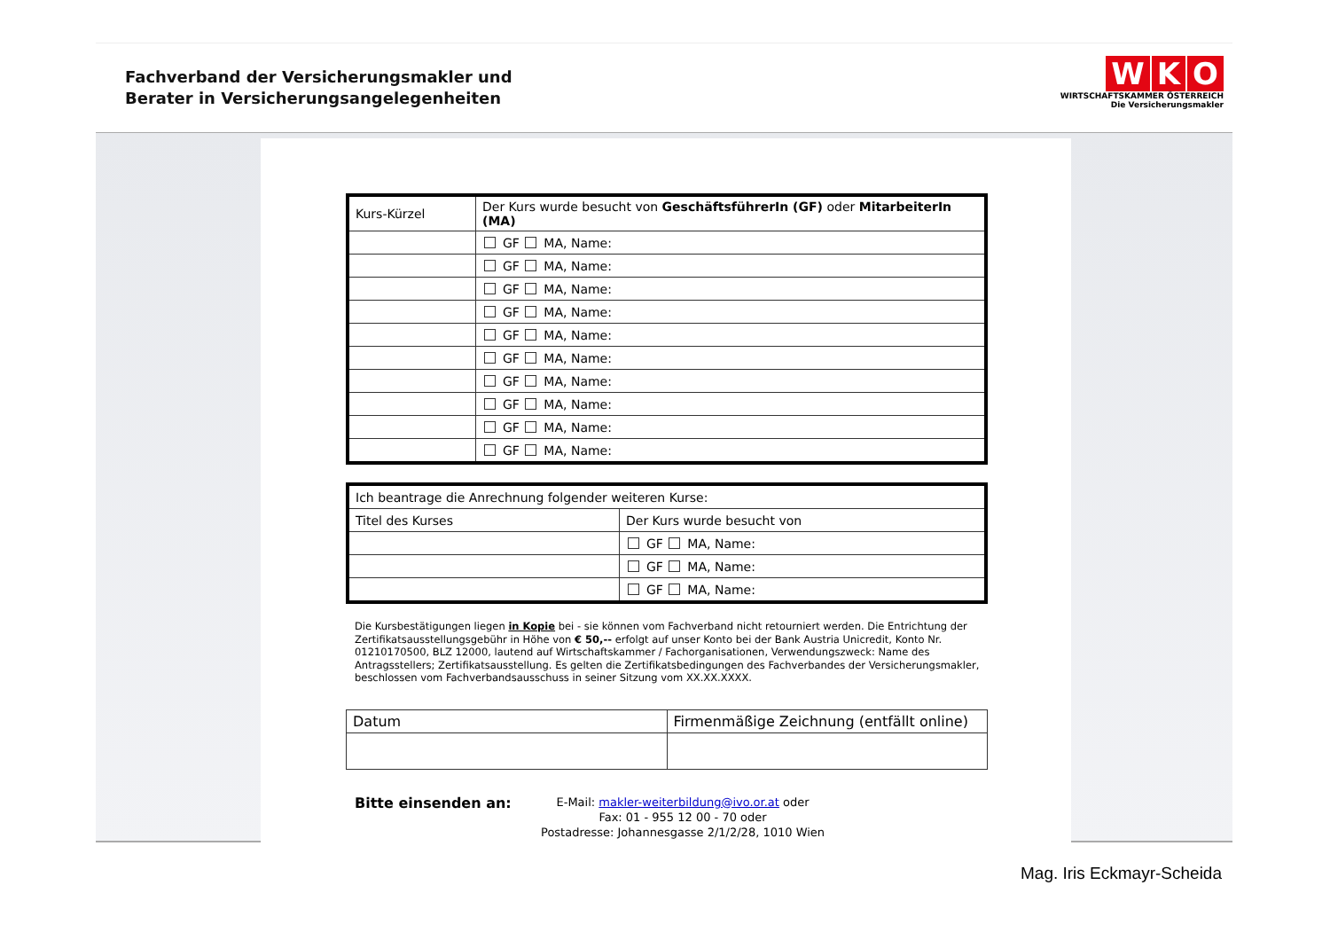Fachverband der Versicherungsmakler und
Berater in Versicherungsangelegenheiten
W K O
WIRTSCHAFTSKAMMER ÖSTERREICH
Die Versicherungsmakler
| Kurs-Kürzel | Der Kurs wurde besucht von GeschäftsführerIn (GF) oder MitarbeiterIn (MA) |
| --- | --- |
| | GF MA, Name: |
| | GF MA, Name: |
| | GF MA, Name: |
| | GF MA, Name: |
| | GF MA, Name: |
| | GF MA, Name: |
| | GF MA, Name: |
| | GF MA, Name: |
| | GF MA, Name: |
| | GF MA, Name: |
| Ich beantrage die Anrechnung folgender weiteren Kurse: | |
| --- | --- |
| Titel des Kurses | Der Kurs wurde besucht von |
| | GF MA, Name: |
| | GF MA, Name: |
| | GF MA, Name: |
Die Kursbestätigungen liegen in Kopie bei - sie können vom Fachverband nicht retourniert werden. Die Entrichtung der Zertifikatsausstellungsgebühr in Höhe von € 50,-- erfolgt auf unser Konto bei der Bank Austria Unicredit, Konto Nr. 01210170500, BLZ 12000, lautend auf Wirtschaftskammer / Fachorganisationen, Verwendungszweck: Name des Antragsstellers; Zertifikatsausstellung. Es gelten die Zertifikatsbedingungen des Fachverbandes der Versicherungsmakler, beschlossen vom Fachverbandsausschuss in seiner Sitzung vom XX.XX.XXXX.
| Datum | Firmenmäßige Zeichnung (entfällt online) |
Bitte einsenden an:
E-Mail: makler-weiterbildung@ivo.or.at oder
Fax: 01 - 955 12 00 - 70 oder
Postadresse: Johannesgasse 2/1/2/28, 1010 Wien
Mag. Iris Eckmayr-Scheida